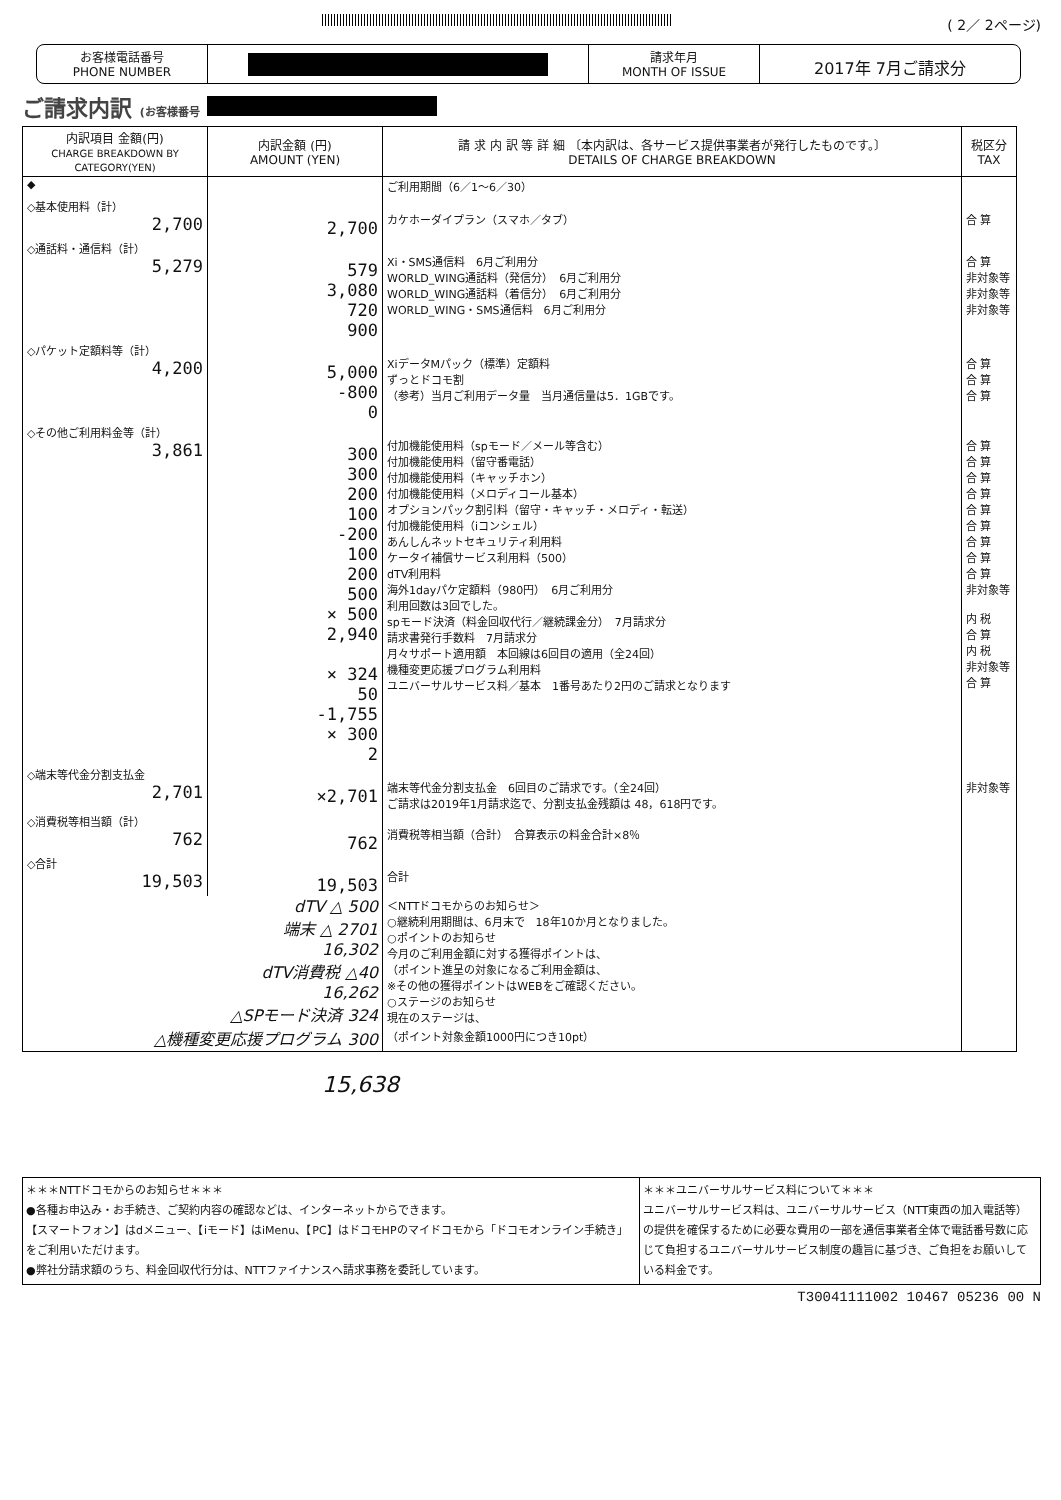( 2／ 2ページ)
お客様電話番号
PHONE NUMBER
請求年月
MONTH OF ISSUE
2017年 7月ご請求分
ご請求内訳 (お客様番号
| 内訳項目 金額(円) CHARGE BREAKDOWN BY CATEGORY(YEN) | 内訳金額 (円) AMOUNT (YEN) | 請 求 内 訳 等 詳 細 〔本内訳は、各サービス提供事業者が発行したものです。〕 DETAILS OF CHARGE BREAKDOWN | 税区分 TAX |
| --- | --- | --- | --- |
| ◆ | | ご利用期間（6／1〜6／30） | |
| ◇基本使用料（計） 2,700 | 2,700 | カケホーダイプラン（スマホ／タブ） | 合 算 |
| ◇通話料・通信料（計） 5,279 | 579 3,080 720 900 | Xi・SMS通信料 6月ご利用分 WORLD_WING通話料（発信分） 6月ご利用分 WORLD_WING通話料（着信分） 6月ご利用分 WORLD_WING・SMS通信料 6月ご利用分 | 合 算 非対象等 非対象等 非対象等 |
| ◇パケット定額料等（計） 4,200 | 5,000 -800 0 | XiデータMパック（標準）定額料 ずっとドコモ割 （参考）当月ご利用データ量 当月通信量は5．1GBです。 | 合 算 合 算 合 算 |
| ◇その他ご利用料金等（計） 3,861 | 300 300 200 100 -200 100 200 500 × 500 2,940 × 324 50 -1,755 × 300 2 | 付加機能使用料（spモード／メール等含む） 付加機能使用料（留守番電話） 付加機能使用料（キャッチホン） 付加機能使用料（メロディコール基本） オプションパック割引料（留守・キャッチ・メロディ・転送） 付加機能使用料（iコンシェル） あんしんネットセキュリティ利用料 ケータイ補償サービス利用料（500） dTV利用料 海外1dayパケ定額料（980円） 6月ご利用分 利用回数は3回でした。 spモード決済（料金回収代行／継続課金分） 7月請求分 請求書発行手数料 7月請求分 月々サポート適用額 本回線は6回目の適用（全24回） 機種変更応援プログラム利用料 ユニバーサルサービス料／基本 1番号あたり2円のご請求となります | 合 算 合 算 合 算 合 算 合 算 合 算 合 算 合 算 合 算 非対象等 内 税 合 算 内 税 非対象等 合 算 |
| ◇端末等代金分割支払金 2,701 | ×2,701 | 端末等代金分割支払金 6回目のご請求です。（全24回） ご請求は2019年1月請求迄で、分割支払金残額は 48，618円です。 | 非対象等 |
| ◇消費税等相当額（計） 762 | 762 | 消費税等相当額（合計） 合算表示の料金合計×8％ | |
| ◇合計 19,503 | 19,503 | 合計 | |
| dTV △ 500 端末 △ 2701 16,302 dTV消費税 △40 16,262 △SPモード決済 324 △機種変更応援プログラム 300 | | ＜NTTドコモからのお知らせ＞ ○継続利用期間は、6月末で 18年10か月となりました。 ○ポイントのお知らせ 今月のご利用金額に対する獲得ポイントは、 （ポイント進呈の対象になるご利用金額は、 ※その他の獲得ポイントはWEBをご確認ください。 ○ステージのお知らせ 現在のステージは、 （ポイント対象金額1000円につき10pt） | |
15,638
＊＊＊NTTドコモからのお知らせ＊＊＊
●各種お申込み・お手続き、ご契約内容の確認などは、インターネットからできます。
【スマートフォン】はdメニュー、【iモード】はiMenu、【PC】はドコモHPのマイドコモから「ドコモオンライン手続き」をご利用いただけます。
●弊社分請求額のうち、料金回収代行分は、NTTファイナンスへ請求事務を委託しています。
＊＊＊ユニバーサルサービス料について＊＊＊
ユニバーサルサービス料は、ユニバーサルサービス（NTT東西の加入電話等）の提供を確保するために必要な費用の一部を通信事業者全体で電話番号数に応じて負担するユニバーサルサービス制度の趣旨に基づき、ご負担をお願いしている料金です。
T30041111002 10467 05236 00 N